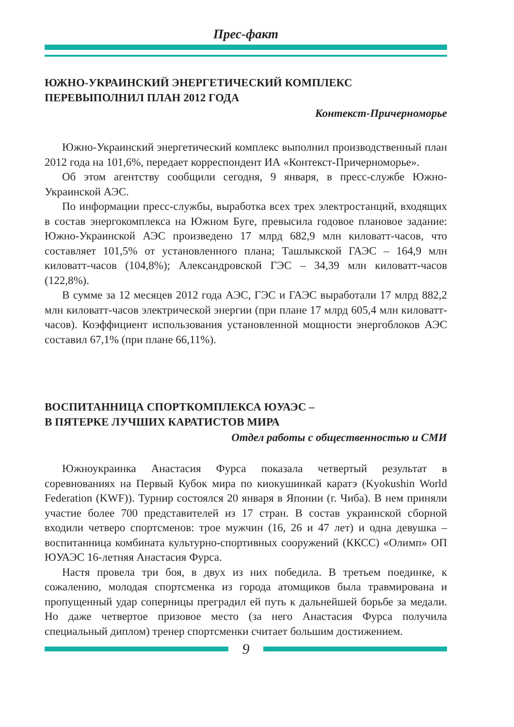Прес-факт
ЮЖНО-УКРАИНСКИЙ ЭНЕРГЕТИЧЕСКИЙ КОМПЛЕКС
ПЕРЕВЫПОЛНИЛ ПЛАН 2012 ГОДА
Контекст-Причерноморье
Южно-Украинский энергетический комплекс выполнил производственный план 2012 года на 101,6%, передает корреспондент ИА «Контекст-Причерноморье».
Об этом агентству сообщили сегодня, 9 января, в пресс-службе Южно-Украинской АЭС.
По информации пресс-службы, выработка всех трех электростанций, входящих в состав энергокомплекса на Южном Буге, превысила годовое плановое задание: Южно-Украинской АЭС произведено 17 млрд 682,9 млн киловатт-часов, что составляет 101,5% от установленного плана; Ташлыкской ГАЭС – 164,9 млн киловатт-часов (104,8%); Александровской ГЭС – 34,39 млн киловатт-часов (122,8%).
В сумме за 12 месяцев 2012 года АЭС, ГЭС и ГАЭС выработали 17 млрд 882,2 млн киловатт-часов электрической энергии (при плане 17 млрд 605,4 млн киловатт-часов). Коэффициент использования установленной мощности энергоблоков АЭС составил 67,1% (при плане 66,11%).
ВОСПИТАННИЦА СПОРТКОМПЛЕКСА ЮУАЭС –
В ПЯТЕРКЕ ЛУЧШИХ КАРАТИСТОВ МИРА
Отдел работы с общественностью и СМИ
Южноукраинка Анастасия Фурса показала четвертый результат в соревнованиях на Первый Кубок мира по киокушинкай каратэ (Kyokushin World Federation (KWF)). Турнир состоялся 20 января в Японии (г. Чиба). В нем приняли участие более 700 представителей из 17 стран. В состав украинской сборной входили четверо спортсменов: трое мужчин (16, 26 и 47 лет) и одна девушка – воспитанница комбината культурно-спортивных сооружений (ККСС) «Олимп» ОП ЮУАЭС 16-летняя Анастасия Фурса.
Настя провела три боя, в двух из них победила. В третьем поединке, к сожалению, молодая спортсменка из города атомщиков была травмирована и пропущенный удар соперницы преградил ей путь к дальнейшей борьбе за медали. Но даже четвертое призовое место (за него Анастасия Фурса получила специальный диплом) тренер спортсменки считает большим достижением.
9